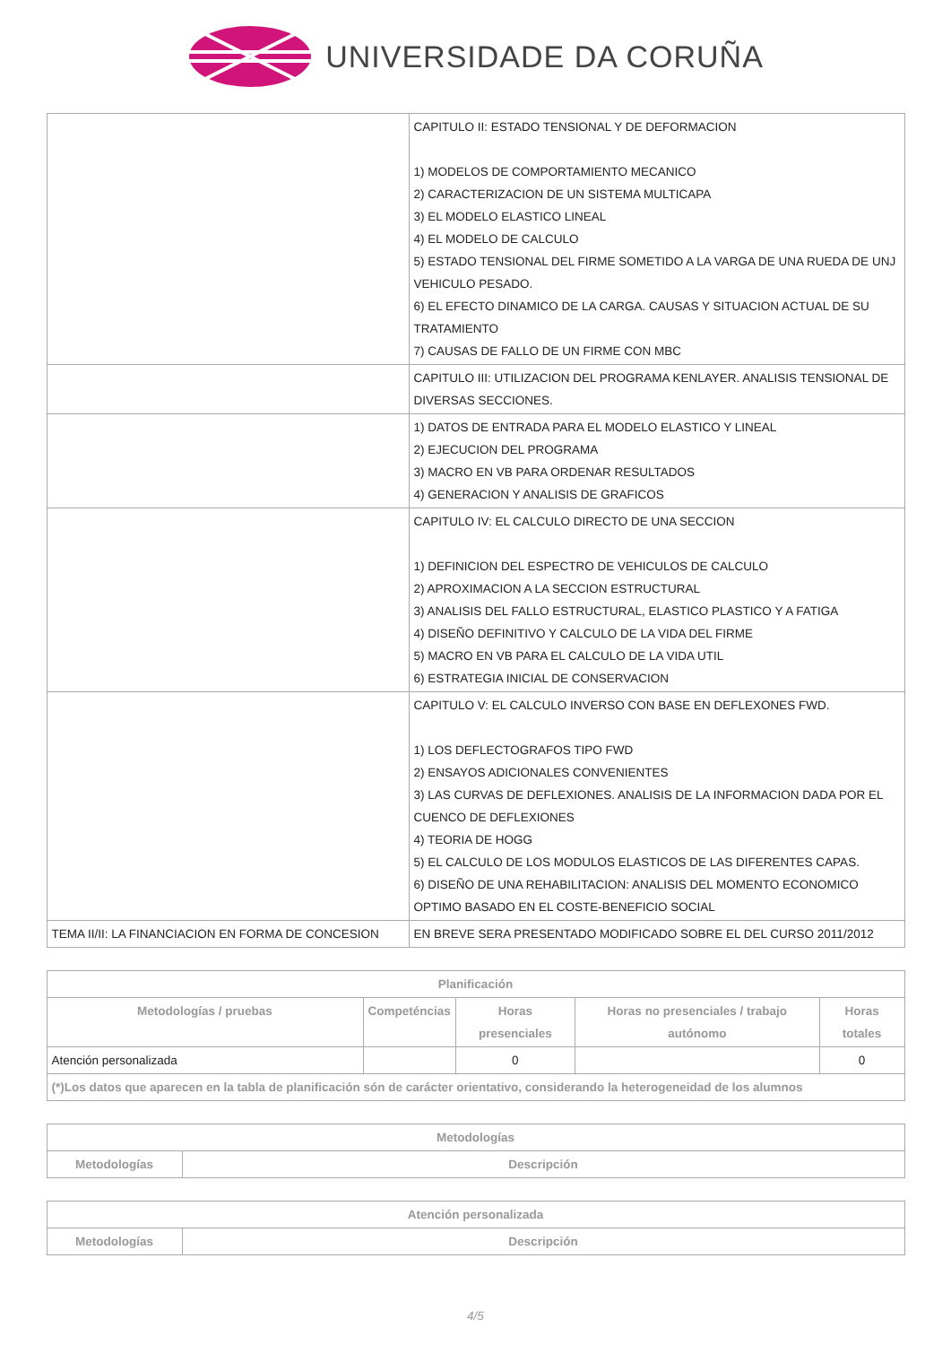UNIVERSIDADE DA CORUÑA
| | CAPITULO II: ESTADO TENSIONAL Y DE DEFORMACION 1) MODELOS DE COMPORTAMIENTO MECANICO 2) CARACTERIZACION DE UN SISTEMA MULTICAPA 3) EL MODELO ELASTICO LINEAL 4) EL MODELO DE CALCULO 5) ESTADO TENSIONAL DEL FIRME SOMETIDO A LA VARGA DE UNA RUEDA DE UNJ VEHICULO PESADO. 6) EL EFECTO DINAMICO DE LA CARGA. CAUSAS Y SITUACION ACTUAL DE SU TRATAMIENTO 7) CAUSAS DE FALLO DE UN FIRME CON MBC |
| | CAPITULO III: UTILIZACION DEL PROGRAMA KENLAYER. ANALISIS TENSIONAL DE DIVERSAS SECCIONES. |
| | 1) DATOS DE ENTRADA PARA EL MODELO ELASTICO Y LINEAL 2) EJECUCION DEL PROGRAMA 3) MACRO EN VB PARA ORDENAR RESULTADOS 4) GENERACION Y ANALISIS DE GRAFICOS |
| | CAPITULO IV: EL CALCULO DIRECTO DE UNA SECCION 1) DEFINICION DEL ESPECTRO DE VEHICULOS DE CALCULO 2) APROXIMACION A LA SECCION ESTRUCTURAL 3) ANALISIS DEL FALLO ESTRUCTURAL, ELASTICO PLASTICO Y A FATIGA 4) DISEÑO DEFINITIVO Y CALCULO DE LA VIDA DEL FIRME 5) MACRO EN VB PARA EL CALCULO DE LA VIDA UTIL 6) ESTRATEGIA INICIAL DE CONSERVACION |
| | CAPITULO V: EL CALCULO INVERSO CON BASE EN DEFLEXONES FWD. 1) LOS DEFLECTOGRAFOS TIPO FWD 2) ENSAYOS ADICIONALES CONVENIENTES 3) LAS CURVAS DE DEFLEXIONES. ANALISIS DE LA INFORMACION DADA POR EL CUENCO DE DEFLEXIONES 4) TEORIA DE HOGG 5) EL CALCULO DE LOS MODULOS ELASTICOS DE LAS DIFERENTES CAPAS. 6) DISEÑO DE UNA REHABILITACION: ANALISIS DEL MOMENTO ECONOMICO OPTIMO BASADO EN EL COSTE-BENEFICIO SOCIAL |
| TEMA II/II: LA FINANCIACION EN FORMA DE CONCESION | EN BREVE SERA PRESENTADO MODIFICADO SOBRE EL DEL CURSO 2011/2012 |
| Planificación | | | | |
| --- | --- | --- | --- | --- |
| Metodologías / pruebas | Competéncias | Horas presenciales | Horas no presenciales / trabajo autónomo | Horas totales |
| Atención personalizada | | 0 | | 0 |
| (*)Los datos que aparecen en la tabla de planificación són de carácter orientativo, considerando la heterogeneidad de los alumnos | | | | |
| Metodologías | |
| --- | --- |
| Metodologías | Descripción |
| Atención personalizada | |
| --- | --- |
| Metodologías | Descripción |
4/5